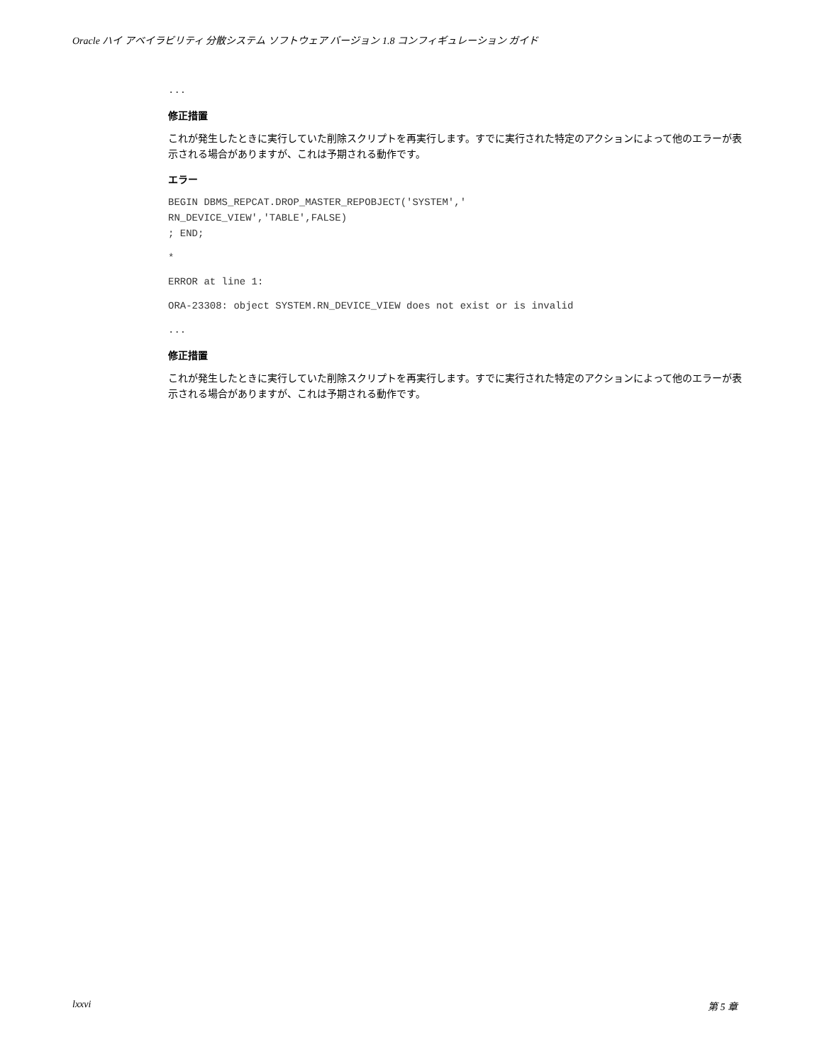Oracle ハイ アベイラビリティ 分散システム ソフトウェア バージョン 1.8 コンフィギュレーション ガイド
...
修正措置
これが発生したときに実行していた削除スクリプトを再実行します。すでに実行された特定のアクションによって他のエラーが表示される場合がありますが、これは予期される動作です。
エラー
BEGIN DBMS_REPCAT.DROP_MASTER_REPOBJECT('SYSTEM',' RN_DEVICE_VIEW','TABLE',FALSE) ; END;
*
ERROR at line 1:
ORA-23308: object SYSTEM.RN_DEVICE_VIEW does not exist or is invalid
...
修正措置
これが発生したときに実行していた削除スクリプトを再実行します。すでに実行された特定のアクションによって他のエラーが表示される場合がありますが、これは予期される動作です。
lxxvi 第 5 章